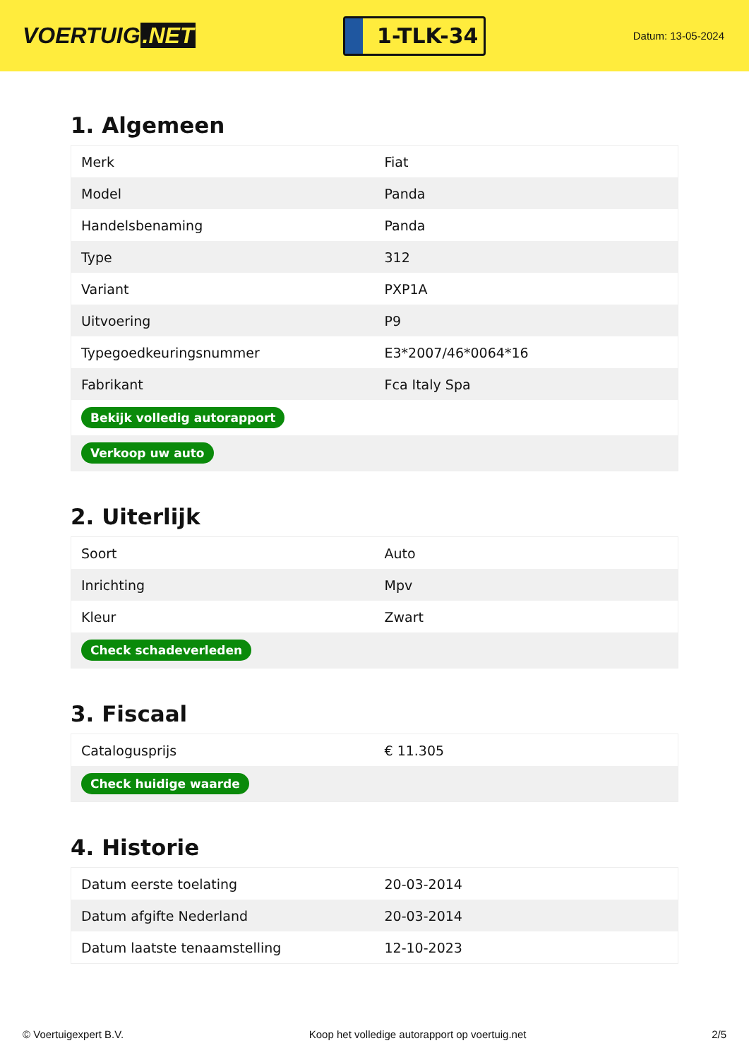VOERTUIG.NET
1-TLK-34
Datum: 13-05-2024
1. Algemeen
| Merk | Fiat |
| Model | Panda |
| Handelsbenaming | Panda |
| Type | 312 |
| Variant | PXP1A |
| Uitvoering | P9 |
| Typegoedkeuringsnummer | E3*2007/46*0064*16 |
| Fabrikant | Fca Italy Spa |
| Bekijk volledig autorapport | |
| Verkoop uw auto | |
2. Uiterlijk
| Soort | Auto |
| Inrichting | Mpv |
| Kleur | Zwart |
| Check schadeverleden | |
3. Fiscaal
| Catalogusprijs | € 11.305 |
| Check huidige waarde | |
4. Historie
| Datum eerste toelating | 20-03-2014 |
| Datum afgifte Nederland | 20-03-2014 |
| Datum laatste tenaamstelling | 12-10-2023 |
© Voertuigexpert B.V. Koop het volledige autorapport op voertuig.net 2/5